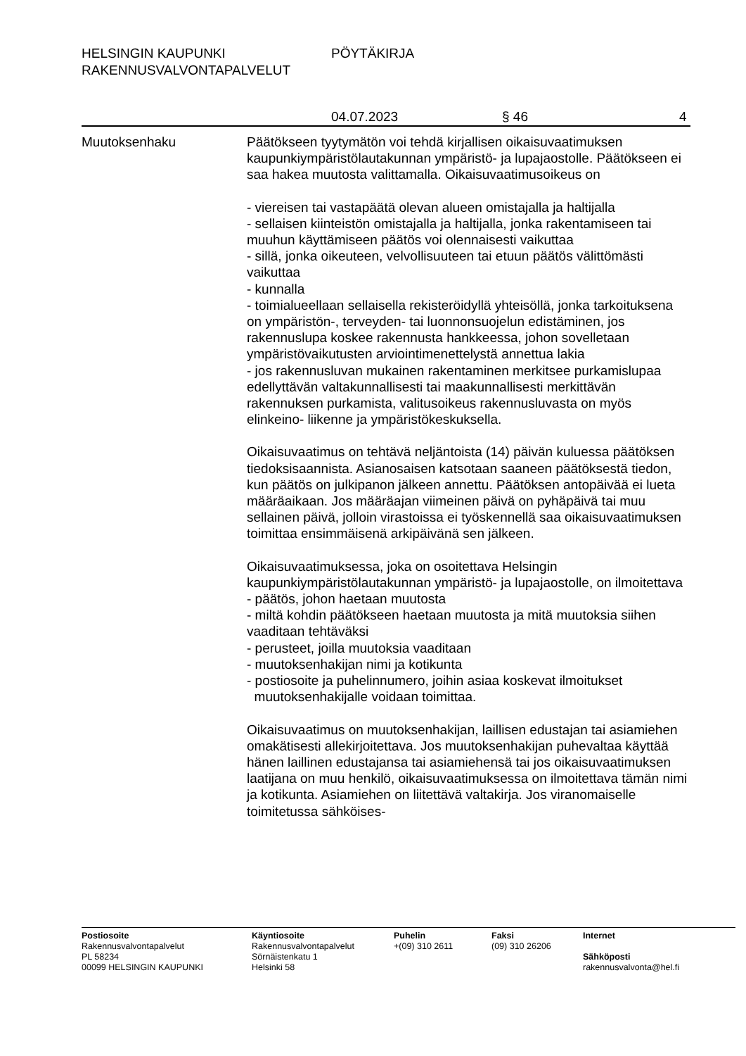HELSINGIN KAUPUNKI PÖYTÄKIRJA
RAKENNUSVALVONTAPALVELUT
04.07.2023 § 46 4
Muutoksenhaku Päätökseen tyytymätön voi tehdä kirjallisen oikaisuvaatimuksen kaupunkiympäristölautakunnan ympäristö- ja lupajaostolle. Päätökseen ei saa hakea muutosta valittamalla. Oikaisuvaatimusoikeus on
- viereisen tai vastapäätä olevan alueen omistajalla ja haltijalla
- sellaisen kiinteistön omistajalla ja haltijalla, jonka rakentamiseen tai muuhun käyttämiseen päätös voi olennaisesti vaikuttaa
- sillä, jonka oikeuteen, velvollisuuteen tai etuun päätös välittömästi vaikuttaa
- kunnalla
- toimialueellaan sellaisella rekisteröidyllä yhteisöllä, jonka tarkoituksena on ympäristön-, terveyden- tai luonnonsuojelun edistäminen, jos rakennuslupa koskee rakennusta hankkeessa, johon sovelletaan ympäristövaikutusten arviointimenettelystä annettua lakia
- jos rakennusluvan mukainen rakentaminen merkitsee purkamislupaa edellyttävän valtakunnallisesti tai maakunnallisesti merkittävän rakennuksen purkamista, valitusoikeus rakennusluvasta on myös elinkeino- liikenne ja ympäristökeskuksella.
Oikaisuvaatimus on tehtävä neljäntoista (14) päivän kuluessa päätöksen tiedoksisaannista. Asianosaisen katsotaan saaneen päätöksestä tiedon, kun päätös on julkipanon jälkeen annettu. Päätöksen antopäivää ei lueta määräaikaan. Jos määräajan viimeinen päivä on pyhäpäivä tai muu sellainen päivä, jolloin virastoissa ei työskennellä saa oikaisuvaatimuksen toimittaa ensimmäisenä arkipäivänä sen jälkeen.
Oikaisuvaatimuksessa, joka on osoitettava Helsingin kaupunkiympäristölautakunnan ympäristö- ja lupajaostolle, on ilmoitettava
- päätös, johon haetaan muutosta
- miltä kohdin päätökseen haetaan muutosta ja mitä muutoksia siihen vaaditaan tehtäväksi
- perusteet, joilla muutoksia vaaditaan
- muutoksenhakijan nimi ja kotikunta
- postiosoite ja puhelinnumero, joihin asiaa koskevat ilmoitukset
muutoksenhakijalle voidaan toimittaa.
Oikaisuvaatimus on muutoksenhakijan, laillisen edustajan tai asiamiehen omakätisesti allekirjoitettava. Jos muutoksenhakijan puhevaltaa käyttää hänen laillinen edustajansa tai asiamiehensä tai jos oikaisuvaatimuksen laatijana on muu henkilö, oikaisuvaatimuksessa on ilmoitettava tämän nimi ja kotikunta. Asiamiehen on liitettävä valtakirja. Jos viranomaiselle toimitetussa sähköises-
Postiosoite
Rakennusvalvontapalvelut
PL 58234
00099 HELSINGIN KAUPUNKI
Käyntiosoite
Rakennusvalvontapalvelut
Sörnäistenkatu 1
Helsinki 58
Puhelin
+(09) 310 2611
Faksi
(09) 310 26206
Internet
Sähköposti
rakennusvalvonta@hel.fi